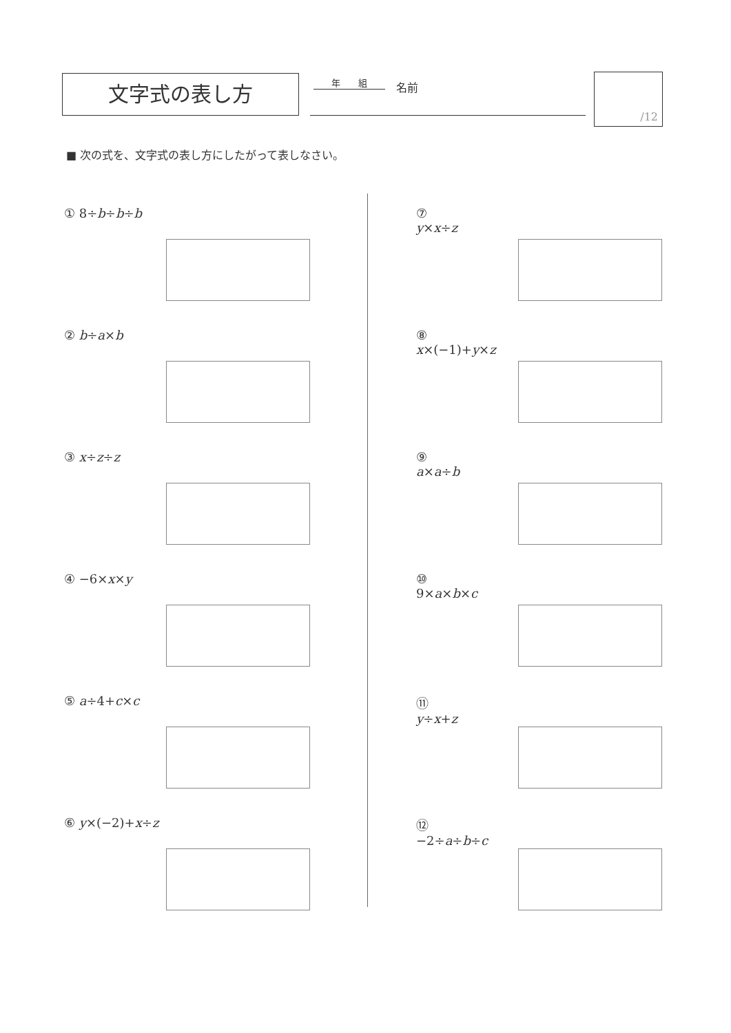文字式の表し方 年　　組 名前
/12
■ 次の式を、文字式の表し方にしたがって表しなさい。
① 8÷b÷b÷b
② b÷a×b
③ x÷z÷z
④ −6×x×y
⑤ a÷4+c×c
⑥ y×(−2)+x÷z
⑦ y×x÷z
⑧ x×(−1)+y×z
⑨ a×a÷b
⑩ 9×a×b×c
⑪ y÷x+z
⑫ −2÷a÷b÷c